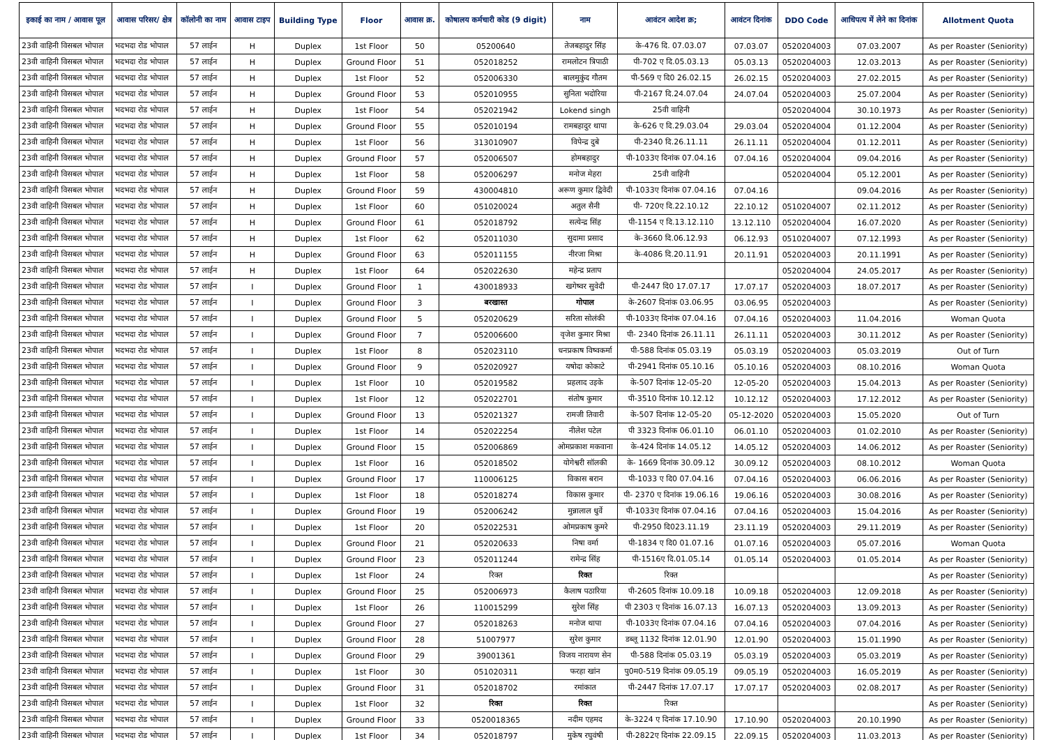| इकाई का नाम / आवास पूल | आवास परिसर/ क्षेत्र | कॉलोनी का नाम | आवास टाइप | Building Type | Floor | आवास क्र. | कोषालय कर्मचारी कोड (9 digit) | नाम | आवंटन आदेश क्र; | आवंटन दिनांक | DDO Code | आधिपत्य में लेने का दिनांक | Allotment Quota |
| --- | --- | --- | --- | --- | --- | --- | --- | --- | --- | --- | --- | --- | --- |
| 23वी वाहिनी विसबल भोपाल | भदभदा रोड भोपाल | 57 लाईन | H | Duplex | 1st Floor | 50 | 05200640 | तेजबहादुर सिंह | के-476 दि. 07.03.07 | 07.03.07 | 0520204003 | 07.03.2007 | As per Roaster (Seniority) |
| 23वी वाहिनी विसबल भोपाल | भदभदा रोड भोपाल | 57 लाईन | H | Duplex | Ground Floor | 51 | 052018252 | रामलोटन त्रिपाठी | पी-702 ए दि.05.03.13 | 05.03.13 | 0520204003 | 12.03.2013 | As per Roaster (Seniority) |
| 23वी वाहिनी विसबल भोपाल | भदभदा रोड भोपाल | 57 लाईन | H | Duplex | 1st Floor | 52 | 052006330 | बालमुकुंद गौतम | पी-569 ए दि0 26.02.15 | 26.02.15 | 0520204003 | 27.02.2015 | As per Roaster (Seniority) |
| 23वी वाहिनी विसबल भोपाल | भदभदा रोड भोपाल | 57 लाईन | H | Duplex | Ground Floor | 53 | 052010955 | सुनिता भदोरिया | पी-2167 दि.24.07.04 | 24.07.04 | 0520204003 | 25.07.2004 | As per Roaster (Seniority) |
| 23वी वाहिनी विसबल भोपाल | भदभदा रोड भोपाल | 57 लाईन | H | Duplex | 1st Floor | 54 | 052021942 | Lokend singh | 25वी वाहिनी | | 0520204004 | 30.10.1973 | As per Roaster (Seniority) |
| 23वी वाहिनी विसबल भोपाल | भदभदा रोड भोपाल | 57 लाईन | H | Duplex | Ground Floor | 55 | 052010194 | रामबहादुर थापा | के-626 ए दि.29.03.04 | 29.03.04 | 0520204004 | 01.12.2004 | As per Roaster (Seniority) |
| 23वी वाहिनी विसबल भोपाल | भदभदा रोड भोपाल | 57 लाईन | H | Duplex | 1st Floor | 56 | 313010907 | विपेन्द्र दुबे | पी-2340 दि.26.11.11 | 26.11.11 | 0520204004 | 01.12.2011 | As per Roaster (Seniority) |
| 23वी वाहिनी विसबल भोपाल | भदभदा रोड भोपाल | 57 लाईन | H | Duplex | Ground Floor | 57 | 052006507 | होमबहादुर | पी-1033ए दिनांक 07.04.16 | 07.04.16 | 0520204004 | 09.04.2016 | As per Roaster (Seniority) |
| 23वी वाहिनी विसबल भोपाल | भदभदा रोड भोपाल | 57 लाईन | H | Duplex | 1st Floor | 58 | 052006297 | मनोज मेहरा | 25वी वाहिनी | | 0520204004 | 05.12.2001 | As per Roaster (Seniority) |
| 23वी वाहिनी विसबल भोपाल | भदभदा रोड भोपाल | 57 लाईन | H | Duplex | Ground Floor | 59 | 430004810 | अरूण कुमार द्विवेदी | पी-1033ए दिनांक 07.04.16 | 07.04.16 | | 09.04.2016 | As per Roaster (Seniority) |
| 23वी वाहिनी विसबल भोपाल | भदभदा रोड भोपाल | 57 लाईन | H | Duplex | 1st Floor | 60 | 051020024 | अतुल सैनी | पी- 720ए दि.22.10.12 | 22.10.12 | 0510204007 | 02.11.2012 | As per Roaster (Seniority) |
| 23वी वाहिनी विसबल भोपाल | भदभदा रोड भोपाल | 57 लाईन | H | Duplex | Ground Floor | 61 | 052018792 | सत्येन्द्र सिंह | पी-1154 ए दि.13.12.110 | 13.12.110 | 0520204004 | 16.07.2020 | As per Roaster (Seniority) |
| 23वी वाहिनी विसबल भोपाल | भदभदा रोड भोपाल | 57 लाईन | H | Duplex | 1st Floor | 62 | 052011030 | सुदामा प्रसाद | के-3660 दि.06.12.93 | 06.12.93 | 0510204007 | 07.12.1993 | As per Roaster (Seniority) |
| 23वी वाहिनी विसबल भोपाल | भदभदा रोड भोपाल | 57 लाईन | H | Duplex | Ground Floor | 63 | 052011155 | नीरजा मिश्रा | के-4086 दि.20.11.91 | 20.11.91 | 0520204003 | 20.11.1991 | As per Roaster (Seniority) |
| 23वी वाहिनी विसबल भोपाल | भदभदा रोड भोपाल | 57 लाईन | H | Duplex | 1st Floor | 64 | 052022630 | महेन्द्र प्रताप | | | 0520204004 | 24.05.2017 | As per Roaster (Seniority) |
| 23वी वाहिनी विसबल भोपाल | भदभदा रोड भोपाल | 57 लाईन | I | Duplex | Ground Floor | 1 | 430018933 | खगेष्वर सुवेदी | पी-2447 दि0 17.07.17 | 17.07.17 | 0520204003 | 18.07.2017 | As per Roaster (Seniority) |
| 23वी वाहिनी विसबल भोपाल | भदभदा रोड भोपाल | 57 लाईन | I | Duplex | Ground Floor | 3 | बरखास्त | गोपाल | के-2607 दिनांक 03.06.95 | 03.06.95 | 0520204003 | | As per Roaster (Seniority) |
| 23वी वाहिनी विसबल भोपाल | भदभदा रोड भोपाल | 57 लाईन | I | Duplex | Ground Floor | 5 | 052020629 | सरिता सोलंकी | पी-1033ए दिनांक 07.04.16 | 07.04.16 | 0520204003 | 11.04.2016 | Woman Quota |
| 23वी वाहिनी विसबल भोपाल | भदभदा रोड भोपाल | 57 लाईन | I | Duplex | Ground Floor | 7 | 052006600 | वृजेश कुमार मिश्रा | पी- 2340 दिनांक 26.11.11 | 26.11.11 | 0520204003 | 30.11.2012 | As per Roaster (Seniority) |
| 23वी वाहिनी विसबल भोपाल | भदभदा रोड भोपाल | 57 लाईन | I | Duplex | 1st Floor | 8 | 052023110 | धनप्रकाष विष्वकर्मा | पी-588 दिनांक 05.03.19 | 05.03.19 | 0520204003 | 05.03.2019 | Out of Turn |
| 23वी वाहिनी विसबल भोपाल | भदभदा रोड भोपाल | 57 लाईन | I | Duplex | Ground Floor | 9 | 052020927 | यषोदा कोकाटे | पी-2941 दिनांक 05.10.16 | 05.10.16 | 0520204003 | 08.10.2016 | Woman Quota |
| 23वी वाहिनी विसबल भोपाल | भदभदा रोड भोपाल | 57 लाईन | I | Duplex | 1st Floor | 10 | 052019582 | प्रहलाद उइके | के-507 दिनांक 12-05-20 | 12-05-20 | 0520204003 | 15.04.2013 | As per Roaster (Seniority) |
| 23वी वाहिनी विसबल भोपाल | भदभदा रोड भोपाल | 57 लाईन | I | Duplex | 1st Floor | 12 | 052022701 | संतोष कुमार | पी-3510 दिनांक 10.12.12 | 10.12.12 | 0520204003 | 17.12.2012 | As per Roaster (Seniority) |
| 23वी वाहिनी विसबल भोपाल | भदभदा रोड भोपाल | 57 लाईन | I | Duplex | Ground Floor | 13 | 052021327 | रामजी तिवारी | के-507 दिनांक 12-05-20 | 05-12-2020 | 0520204003 | 15.05.2020 | Out of Turn |
| 23वी वाहिनी विसबल भोपाल | भदभदा रोड भोपाल | 57 लाईन | I | Duplex | 1st Floor | 14 | 052022254 | नीलेश पटेल | पी 3323 दिनांक 06.01.10 | 06.01.10 | 0520204003 | 01.02.2010 | As per Roaster (Seniority) |
| 23वी वाहिनी विसबल भोपाल | भदभदा रोड भोपाल | 57 लाईन | I | Duplex | Ground Floor | 15 | 052006869 | ओमप्रकाश मकवाना | के-424 दिनांक 14.05.12 | 14.05.12 | 0520204003 | 14.06.2012 | As per Roaster (Seniority) |
| 23वी वाहिनी विसबल भोपाल | भदभदा रोड भोपाल | 57 लाईन | I | Duplex | 1st Floor | 16 | 052018502 | योगेश्वरी सॉलकी | के- 1669 दिनांक 30.09.12 | 30.09.12 | 0520204003 | 08.10.2012 | Woman Quota |
| 23वी वाहिनी विसबल भोपाल | भदभदा रोड भोपाल | 57 लाईन | I | Duplex | Ground Floor | 17 | 110006125 | विकास बरान | पी-1033 ए दि0 07.04.16 | 07.04.16 | 0520204003 | 06.06.2016 | As per Roaster (Seniority) |
| 23वी वाहिनी विसबल भोपाल | भदभदा रोड भोपाल | 57 लाईन | I | Duplex | 1st Floor | 18 | 052018274 | विकास कुमार | पी- 2370 ए दिनांक 19.06.16 | 19.06.16 | 0520204003 | 30.08.2016 | As per Roaster (Seniority) |
| 23वी वाहिनी विसबल भोपाल | भदभदा रोड भोपाल | 57 लाईन | I | Duplex | Ground Floor | 19 | 052006242 | मुन्नालाल धुर्वे | पी-1033ए दिनांक 07.04.16 | 07.04.16 | 0520204003 | 15.04.2016 | As per Roaster (Seniority) |
| 23वी वाहिनी विसबल भोपाल | भदभदा रोड भोपाल | 57 लाईन | I | Duplex | 1st Floor | 20 | 052022531 | ओमप्रकाष कुमरे | पी-2950 दि023.11.19 | 23.11.19 | 0520204003 | 29.11.2019 | As per Roaster (Seniority) |
| 23वी वाहिनी विसबल भोपाल | भदभदा रोड भोपाल | 57 लाईन | I | Duplex | Ground Floor | 21 | 052020633 | निषा वर्मा | पी-1834 ए दि0 01.07.16 | 01.07.16 | 0520204003 | 05.07.2016 | Woman Quota |
| 23वी वाहिनी विसबल भोपाल | भदभदा रोड भोपाल | 57 लाईन | I | Duplex | Ground Floor | 23 | 052011244 | रामेन्द्र सिंह | पी-1516ए दि.01.05.14 | 01.05.14 | 0520204003 | 01.05.2014 | As per Roaster (Seniority) |
| 23वी वाहिनी विसबल भोपाल | भदभदा रोड भोपाल | 57 लाईन | I | Duplex | 1st Floor | 24 | रिक्त | रिक्त | रिक्त | | | | As per Roaster (Seniority) |
| 23वी वाहिनी विसबल भोपाल | भदभदा रोड भोपाल | 57 लाईन | I | Duplex | Ground Floor | 25 | 052006973 | कैलाष पठारिया | पी-2605 दिनांक 10.09.18 | 10.09.18 | 0520204003 | 12.09.2018 | As per Roaster (Seniority) |
| 23वी वाहिनी विसबल भोपाल | भदभदा रोड भोपाल | 57 लाईन | I | Duplex | 1st Floor | 26 | 110015299 | सुरेश सिंह | पी 2303 ए दिनांक 16.07.13 | 16.07.13 | 0520204003 | 13.09.2013 | As per Roaster (Seniority) |
| 23वी वाहिनी विसबल भोपाल | भदभदा रोड भोपाल | 57 लाईन | I | Duplex | Ground Floor | 27 | 052018263 | मनोज थापा | पी-1033ए दिनांक 07.04.16 | 07.04.16 | 0520204003 | 07.04.2016 | As per Roaster (Seniority) |
| 23वी वाहिनी विसबल भोपाल | भदभदा रोड भोपाल | 57 लाईन | I | Duplex | Ground Floor | 28 | 51007977 | सुरेश कुमार | डब्लू 1132 दिनांक 12.01.90 | 12.01.90 | 0520204003 | 15.01.1990 | As per Roaster (Seniority) |
| 23वी वाहिनी विसबल भोपाल | भदभदा रोड भोपाल | 57 लाईन | I | Duplex | Ground Floor | 29 | 39001361 | विजय नारायण सेन | पी-588 दिनांक 05.03.19 | 05.03.19 | 0520204003 | 05.03.2019 | As per Roaster (Seniority) |
| 23वी वाहिनी विसबल भोपाल | भदभदा रोड भोपाल | 57 लाईन | I | Duplex | 1st Floor | 30 | 051020311 | फरहा खांन | पु0म0-519 दिनांक 09.05.19 | 09.05.19 | 0520204003 | 16.05.2019 | As per Roaster (Seniority) |
| 23वी वाहिनी विसबल भोपाल | भदभदा रोड भोपाल | 57 लाईन | I | Duplex | Ground Floor | 31 | 052018702 | रमांकात | पी-2447 दिनांक 17.07.17 | 17.07.17 | 0520204003 | 02.08.2017 | As per Roaster (Seniority) |
| 23वी वाहिनी विसबल भोपाल | भदभदा रोड भोपाल | 57 लाईन | I | Duplex | 1st Floor | 32 | रिक्त | रिक्त | रिक्त | | | | As per Roaster (Seniority) |
| 23वी वाहिनी विसबल भोपाल | भदभदा रोड भोपाल | 57 लाईन | I | Duplex | Ground Floor | 33 | 0520018365 | नदीम एहमद | के-3224 ए दिनांक 17.10.90 | 17.10.90 | 0520204003 | 20.10.1990 | As per Roaster (Seniority) |
| 23वी वाहिनी विसबल भोपाल | भदभदा रोड भोपाल | 57 लाईन | I | Duplex | 1st Floor | 34 | 052018797 | मुकेष रघुवंषी | पी-2822ए दिनांक 22.09.15 | 22.09.15 | 0520204003 | 11.03.2013 | As per Roaster (Seniority) |